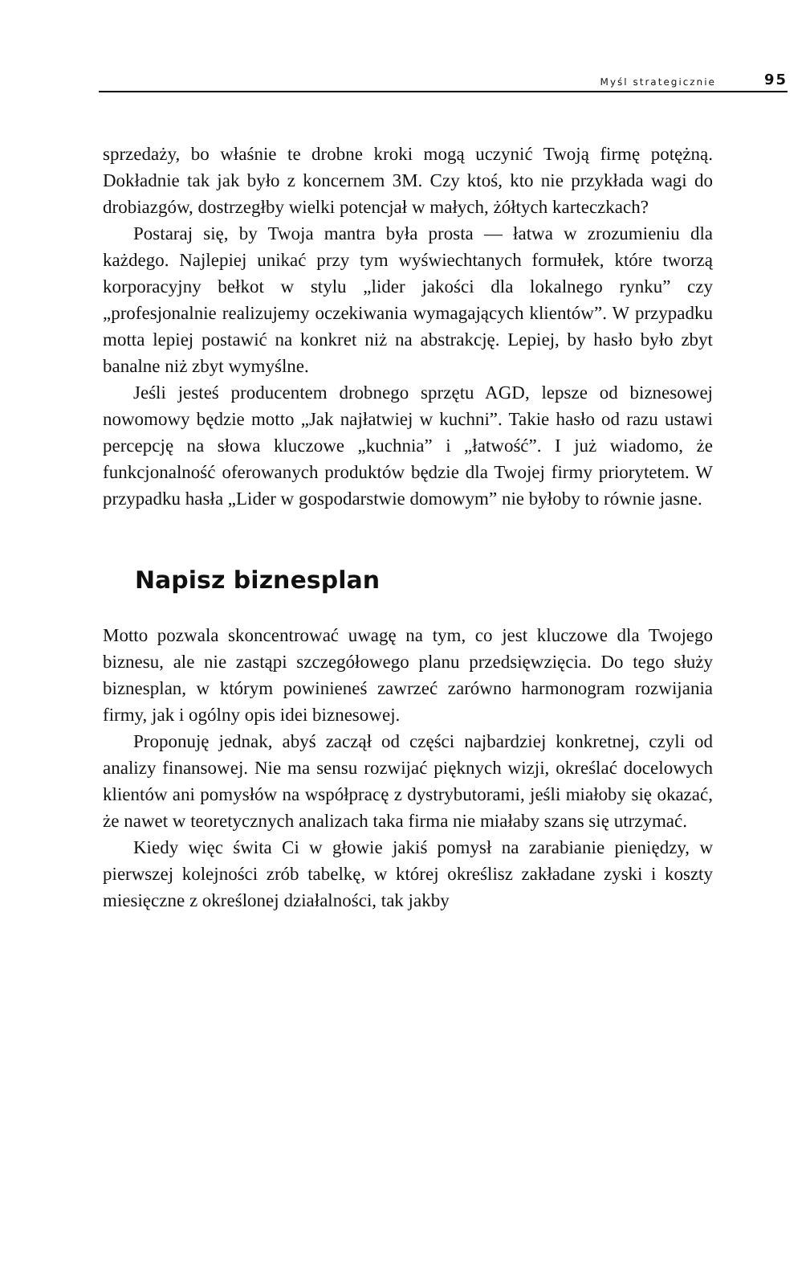Myśl strategicznie 95
sprzedaży, bo właśnie te drobne kroki mogą uczynić Twoją firmę potężną. Dokładnie tak jak było z koncernem 3M. Czy ktoś, kto nie przykłada wagi do drobiazgów, dostrzegłby wielki potencjał w małych, żółtych karteczkach?
Postaraj się, by Twoja mantra była prosta — łatwa w zrozumieniu dla każdego. Najlepiej unikać przy tym wyświechtanych formułek, które tworzą korporacyjny bełkot w stylu „lider jakości dla lokalnego rynku” czy „profesjonalnie realizujemy oczekiwania wymagających klientów”. W przypadku motta lepiej postawić na konkret niż na abstrakcję. Lepiej, by hasło było zbyt banalne niż zbyt wymyślne.
Jeśli jesteś producentem drobnego sprzętu AGD, lepsze od biznesowej nowomowy będzie motto „Jak najłatwiej w kuchni”. Takie hasło od razu ustawi percepcję na słowa kluczowe „kuchnia” i „łatwość”. I już wiadomo, że funkcjonalność oferowanych produktów będzie dla Twojej firmy priorytetem. W przypadku hasła „Lider w gospodarstwie domowym” nie byłoby to równie jasne.
Napisz biznesplan
Motto pozwala skoncentrować uwagę na tym, co jest kluczowe dla Twojego biznesu, ale nie zastąpi szczegółowego planu przedsięwzięcia. Do tego służy biznesplan, w którym powinieneś zawrzeć zarówno harmonogram rozwijania firmy, jak i ogólny opis idei biznesowej.
Proponuję jednak, abyś zaczął od części najbardziej konkretnej, czyli od analizy finansowej. Nie ma sensu rozwijać pięknych wizji, określać docelowych klientów ani pomysłów na współpracę z dystrybutorami, jeśli miałoby się okazać, że nawet w teoretycznych analizach taka firma nie miałaby szans się utrzymać.
Kiedy więc świta Ci w głowie jakiś pomysł na zarabianie pieniędzy, w pierwszej kolejności zrób tabelkę, w której określisz zakładane zyski i koszty miesięczne z określonej działalności, tak jakby